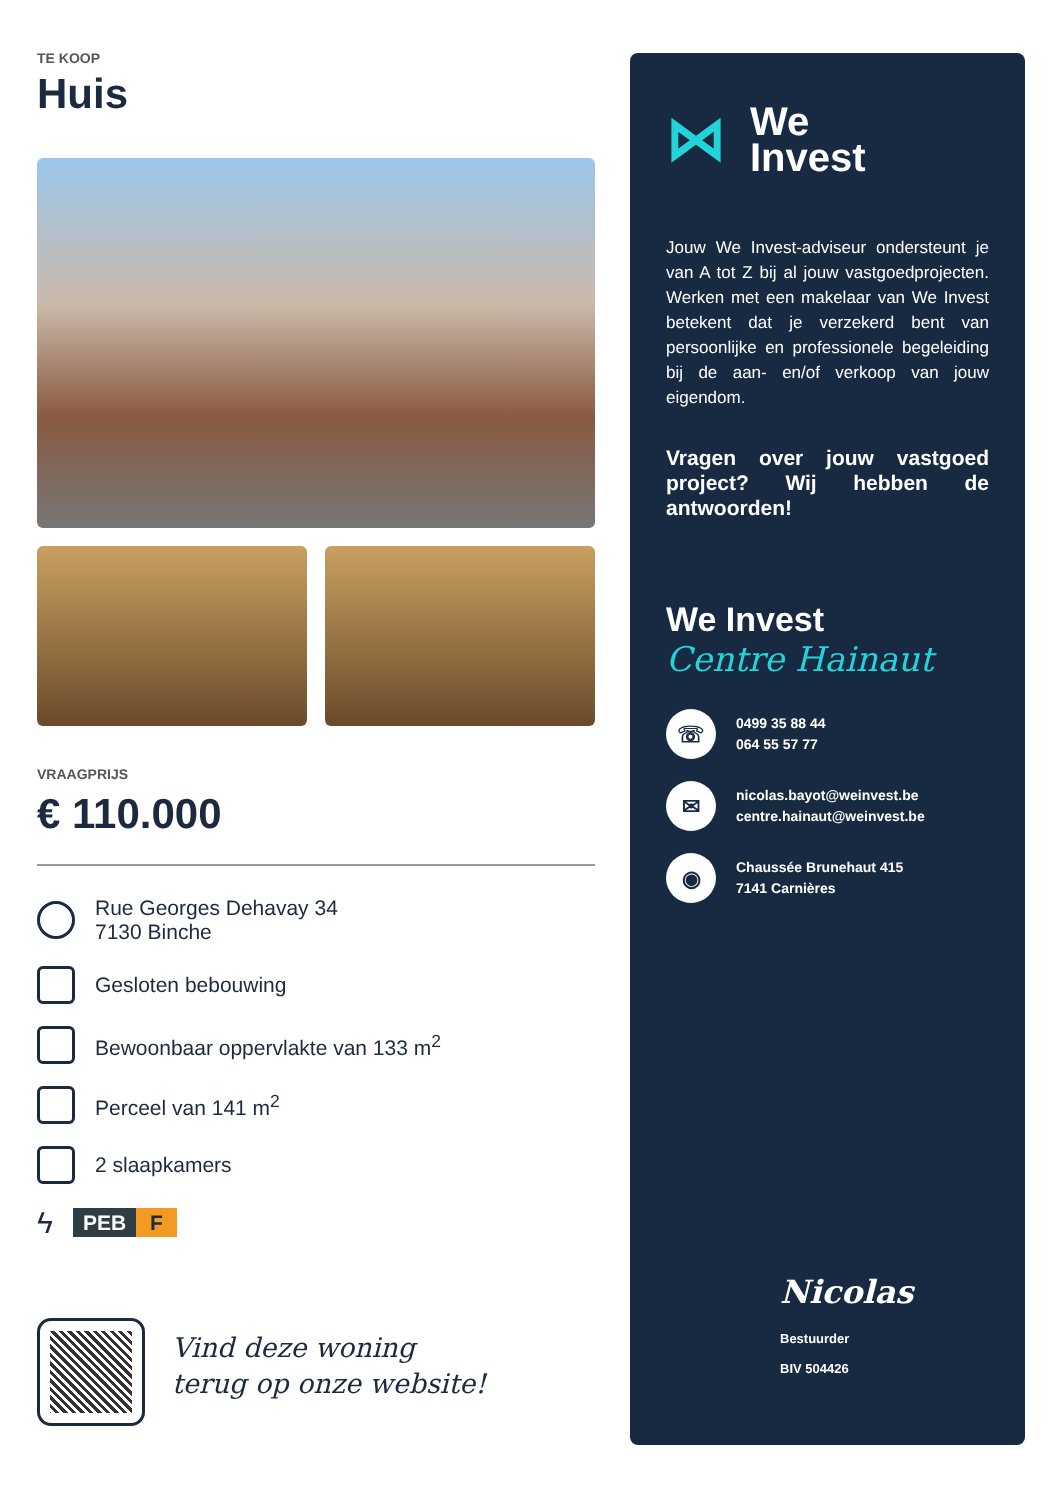TE KOOP
Huis
VRAAGPRIJS
€ 110.000
Rue Georges Dehavay 34
7130 Binche
Gesloten bebouwing
Bewoonbaar oppervlakte van 133 m<sup>2</sup>
Perceel van 141 m<sup>2</sup>
2 slaapkamers
ϟ PEB F
Vind deze woning
terug op onze website!
⋈ We
Invest
Jouw We Invest-adviseur ondersteunt je van A tot Z bij al jouw vastgoedprojecten. Werken met een makelaar van We Invest betekent dat je verzekerd bent van persoonlijke en professionele begeleiding bij de aan- en/of verkoop van jouw eigendom.
Vragen over jouw vastgoed project? Wij hebben de antwoorden!
We Invest
Centre Hainaut
☏ 0499 35 88 44
064 55 57 77
✉ nicolas.bayot@weinvest.be
centre.hainaut@weinvest.be
◉ Chaussée Brunehaut 415
7141 Carnières
Nicolas
Bestuurder
BIV 504426